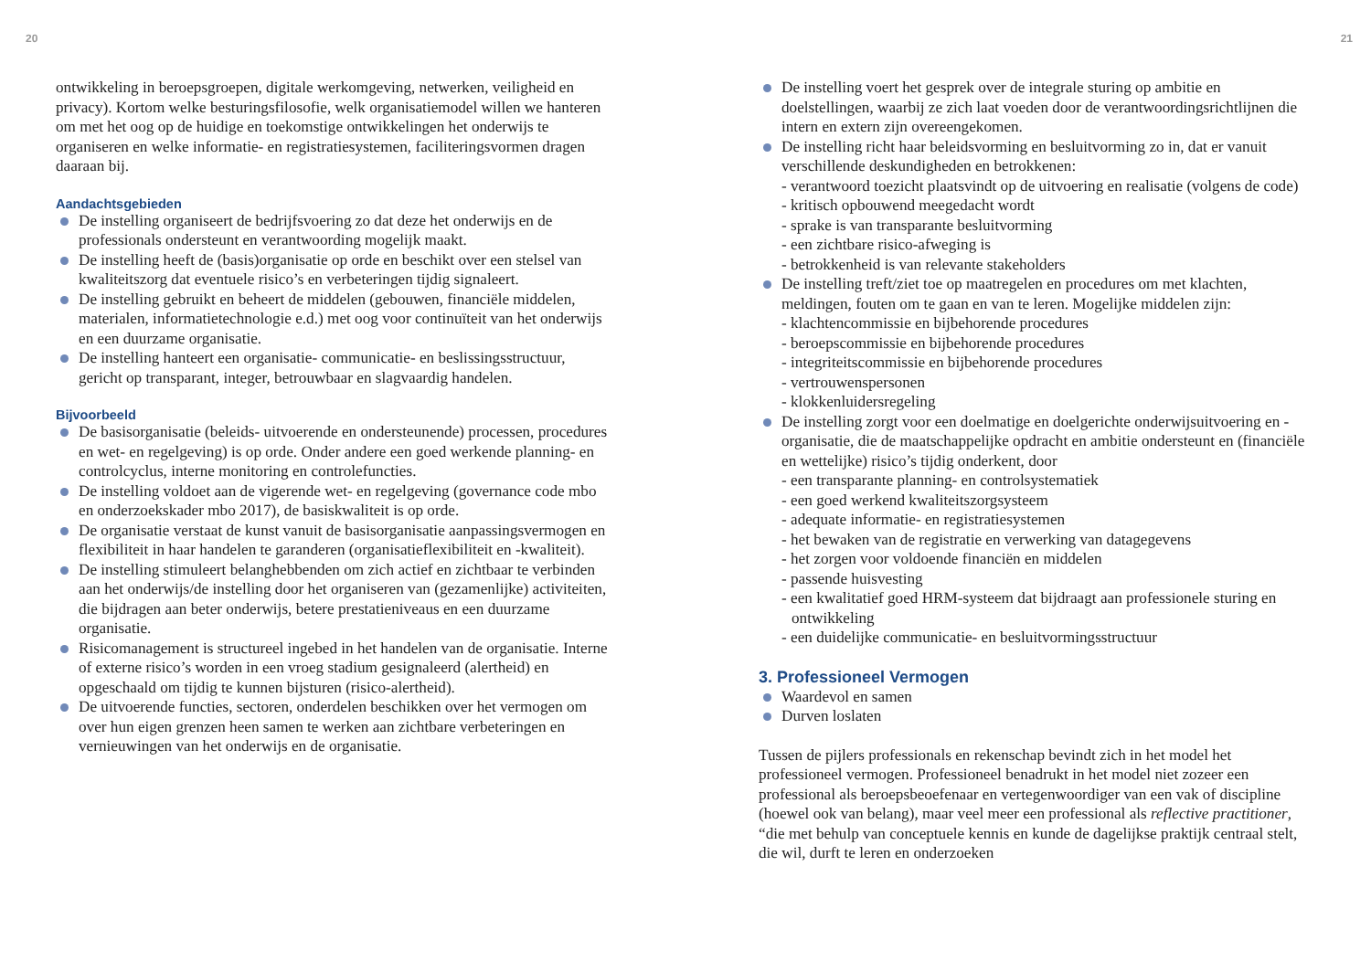20
ontwikkeling in beroepsgroepen, digitale werkomgeving, netwerken, veiligheid en privacy). Kortom welke besturingsfilosofie, welk organisatie­model willen we hanteren om met het oog op de huidige en toekomstige ontwikkelingen het onderwijs te organiseren en welke informatie- en registratiesystemen, faciliteringsvormen dragen daaraan bij.
Aandachtsgebieden
De instelling organiseert de bedrijfsvoering zo dat deze het onderwijs en de professionals ondersteunt en verantwoording mogelijk maakt.
De instelling heeft de (basis)organisatie op orde en beschikt over een stelsel van kwaliteitszorg dat eventuele risico’s en verbeteringen tijdig signaleert.
De instelling gebruikt en beheert de middelen (gebouwen, financiële middelen, materialen, informatietechnologie e.d.) met oog voor continuïteit van het onderwijs en een duurzame organisatie.
De instelling hanteert een organisatie- communicatie- en beslissings­structuur, gericht op transparant, integer, betrouwbaar en slagvaardig handelen.
Bijvoorbeeld
De basisorganisatie (beleids- uitvoerende en ondersteunende) processen, procedures en wet- en regelgeving) is op orde. Onder andere een goed werkende planning- en controlcyclus, interne monitoring en controlefuncties.
De instelling voldoet aan de vigerende wet- en regelgeving (governance code mbo en onderzoekskader mbo 2017), de basiskwaliteit is op orde.
De organisatie verstaat de kunst vanuit de basisorganisatie aanpassingsvermogen en flexibiliteit in haar handelen te garanderen (organisatieflexibiliteit en -kwaliteit).
De instelling stimuleert belanghebbenden om zich actief en zichtbaar te verbinden aan het onderwijs/de instelling door het organiseren van (gezamenlijke) activiteiten, die bijdragen aan beter onderwijs, betere prestatieniveaus en een duurzame organisatie.
Risicomanagement is structureel ingebed in het handelen van de organisatie. Interne of externe risico’s worden in een vroeg stadium gesignaleerd (alertheid) en opgeschaald om tijdig te kunnen bijsturen (risico-alertheid).
De uitvoerende functies, sectoren, onderdelen beschikken over het vermogen om over hun eigen grenzen heen samen te werken aan zichtbare verbeteringen en vernieuwingen van het onderwijs en de organisatie.
21
De instelling voert het gesprek over de integrale sturing op ambitie en doelstellingen, waarbij ze zich laat voeden door de verantwoordings­richtlijnen die intern en extern zijn overeengekomen.
De instelling richt haar beleidsvorming en besluitvorming zo in, dat er vanuit verschillende deskundigheden en betrokkenen:
- verantwoord toezicht plaatsvindt op de uitvoering en realisatie (volgens de code)
- kritisch opbouwend meegedacht wordt
- sprake is van transparante besluitvorming
- een zichtbare risico-afweging is
- betrokkenheid is van relevante stakeholders
De instelling treft/ziet toe op maatregelen en procedures om met klachten, meldingen, fouten om te gaan en van te leren. Mogelijke middelen zijn:
- klachtencommissie en bijbehorende procedures
- beroepscommissie en bijbehorende procedures
- integriteitscommissie en bijbehorende procedures
- vertrouwenspersonen
- klokkenluidersregeling
De instelling zorgt voor een doelmatige en doelgerichte onderwijs­uitvoering en -organisatie, die de maatschappelijke opdracht en ambitie ondersteunt en (financiële en wettelijke) risico’s tijdig onderkent, door
- een transparante planning- en controlsystematiek
- een goed werkend kwaliteitszorgsysteem
- adequate informatie- en registratiesystemen
- het bewaken van de registratie en verwerking van datagegevens
- het zorgen voor voldoende financiën en middelen
- passende huisvesting
- een kwalitatief goed HRM-systeem dat bijdraagt aan professionele sturing en ontwikkeling
- een duidelijke communicatie- en besluitvormingsstructuur
3. Professioneel Vermogen
Waardevol en samen
Durven loslaten
Tussen de pijlers professionals en rekenschap bevindt zich in het model het professioneel vermogen. Professioneel benadrukt in het model niet zozeer een professional als beroepsbeoefenaar en vertegenwoordiger van een vak of discipline (hoewel ook van belang), maar veel meer een professional als reflective practitioner, “die met behulp van conceptuele kennis en kunde de dagelijkse praktijk centraal stelt, die wil, durft te leren en onderzoeken